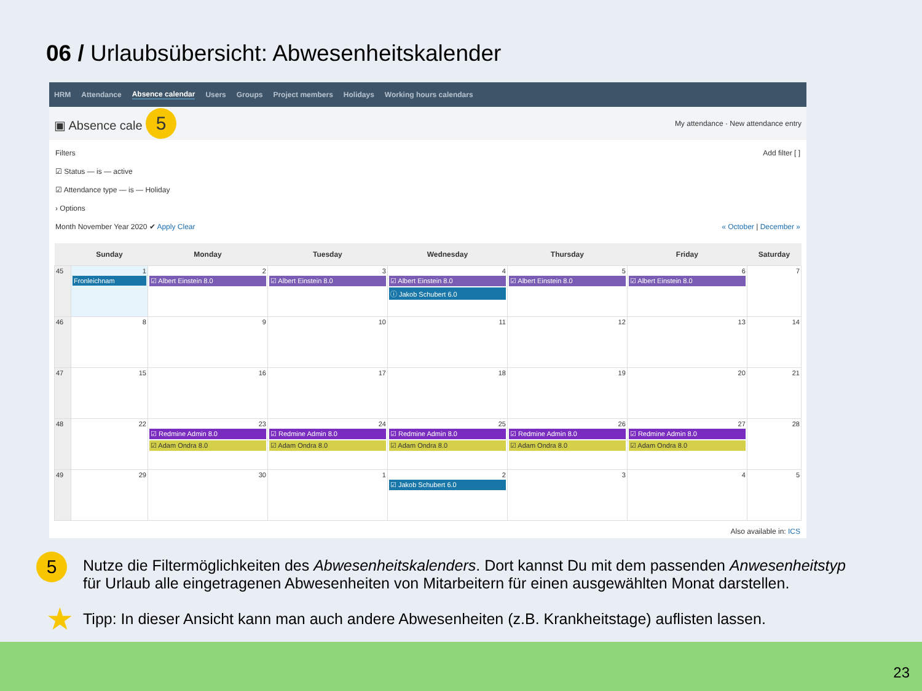06 / Urlaubsübersicht: Abwesenheitskalender
HRM Attendance Absence calendar Users Groups Project members Holidays Working hours calendars
▣ Absence cale 5 My attendance · New attendance entry
Filters Add filter [ ]
☑ Status — is — active
☑ Attendance type — is — Holiday
› Options
Month November Year 2020 ✔ Apply Clear « October | December »
| | Sunday | Monday | Tuesday | Wednesday | Thursday | Friday | Saturday |
| --- | --- | --- | --- | --- | --- | --- | --- |
| 45 | 1 Fronleichnam | 2 ☑ Albert Einstein 8.0 | 3 ☑ Albert Einstein 8.0 | 4 ☑ Albert Einstein 8.0 ⓘ Jakob Schubert 6.0 | 5 ☑ Albert Einstein 8.0 | 6 ☑ Albert Einstein 8.0 | 7 |
| 46 | 8 | 9 | 10 | 11 | 12 | 13 | 14 |
| 47 | 15 | 16 | 17 | 18 | 19 | 20 | 21 |
| 48 | 22 | 23 ☑ Redmine Admin 8.0 ☑ Adam Ondra 8.0 | 24 ☑ Redmine Admin 8.0 ☑ Adam Ondra 8.0 | 25 ☑ Redmine Admin 8.0 ☑ Adam Ondra 8.0 | 26 ☑ Redmine Admin 8.0 ☑ Adam Ondra 8.0 | 27 ☑ Redmine Admin 8.0 ☑ Adam Ondra 8.0 | 28 |
| 49 | 29 | 30 | 1 | 2 ☑ Jakob Schubert 6.0 | 3 | 4 | 5 |
Also available in: ICS
5 Nutze die Filtermöglichkeiten des Abwesenheitskalenders. Dort kannst Du mit dem passenden Anwesenheitstyp für Urlaub alle eingetragenen Abwesenheiten von Mitarbeitern für einen ausgewählten Monat darstellen.
★ Tipp: In dieser Ansicht kann man auch andere Abwesenheiten (z.B. Krankheitstage) auflisten lassen.
23